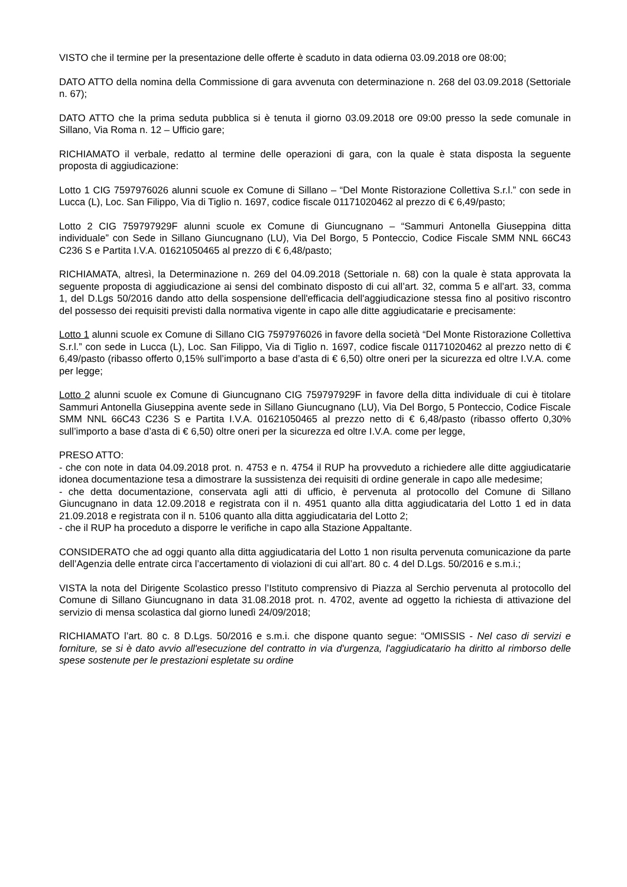VISTO che il termine per la presentazione delle offerte è scaduto in data odierna 03.09.2018 ore 08:00;
DATO ATTO della nomina della Commissione di gara avvenuta con determinazione n. 268 del 03.09.2018 (Settoriale n. 67);
DATO ATTO che la prima seduta pubblica si è tenuta il giorno 03.09.2018 ore 09:00 presso la sede comunale in Sillano, Via Roma n. 12 – Ufficio gare;
RICHIAMATO il verbale, redatto al termine delle operazioni di gara, con la quale è stata disposta la seguente proposta di aggiudicazione:
Lotto 1 CIG 7597976026 alunni scuole ex Comune di Sillano – “Del Monte Ristorazione Collettiva S.r.l.” con sede in Lucca (L), Loc. San Filippo, Via di Tiglio n. 1697, codice fiscale 01171020462 al prezzo di € 6,49/pasto;
Lotto 2 CIG 759797929F alunni scuole ex Comune di Giuncugnano – “Sammuri Antonella Giuseppina ditta individuale” con Sede in Sillano Giuncugnano (LU), Via Del Borgo, 5 Ponteccio, Codice Fiscale SMM NNL 66C43 C236 S e Partita I.V.A. 01621050465 al prezzo di € 6,48/pasto;
RICHIAMATA, altresì, la Determinazione n. 269 del 04.09.2018 (Settoriale n. 68) con la quale è stata approvata la seguente proposta di aggiudicazione ai sensi del combinato disposto di cui all’art. 32, comma 5 e all’art. 33, comma 1, del D.Lgs 50/2016 dando atto della sospensione dell'efficacia dell'aggiudicazione stessa fino al positivo riscontro del possesso dei requisiti previsti dalla normativa vigente in capo alle ditte aggiudicatarie e precisamente:
Lotto 1 alunni scuole ex Comune di Sillano CIG 7597976026 in favore della società “Del Monte Ristorazione Collettiva S.r.l.” con sede in Lucca (L), Loc. San Filippo, Via di Tiglio n. 1697, codice fiscale 01171020462 al prezzo netto di € 6,49/pasto (ribasso offerto 0,15% sull’importo a base d’asta di € 6,50) oltre oneri per la sicurezza ed oltre I.V.A. come per legge;
Lotto 2 alunni scuole ex Comune di Giuncugnano CIG 759797929F in favore della ditta individuale di cui è titolare Sammuri Antonella Giuseppina avente sede in Sillano Giuncugnano (LU), Via Del Borgo, 5 Ponteccio, Codice Fiscale SMM NNL 66C43 C236 S e Partita I.V.A. 01621050465 al prezzo netto di € 6,48/pasto (ribasso offerto 0,30% sull’importo a base d’asta di € 6,50) oltre oneri per la sicurezza ed oltre I.V.A. come per legge,
PRESO ATTO:
- che con note in data 04.09.2018 prot. n. 4753 e n. 4754 il RUP ha provveduto a richiedere alle ditte aggiudicatarie idonea documentazione tesa a dimostrare la sussistenza dei requisiti di ordine generale in capo alle medesime;
- che detta documentazione, conservata agli atti di ufficio, è pervenuta al protocollo del Comune di Sillano Giuncugnano in data 12.09.2018 e registrata con il n. 4951 quanto alla ditta aggiudicataria del Lotto 1 ed in data 21.09.2018 e registrata con il n. 5106 quanto alla ditta aggiudicataria del Lotto 2;
- che il RUP ha proceduto a disporre le verifiche in capo alla Stazione Appaltante.
CONSIDERATO che ad oggi quanto alla ditta aggiudicataria del Lotto 1 non risulta pervenuta comunicazione da parte dell’Agenzia delle entrate circa l’accertamento di violazioni di cui all’art. 80 c. 4 del D.Lgs. 50/2016 e s.m.i.;
VISTA la nota del Dirigente Scolastico presso l’Istituto comprensivo di Piazza al Serchio pervenuta al protocollo del Comune di Sillano Giuncugnano in data 31.08.2018 prot. n. 4702, avente ad oggetto la richiesta di attivazione del servizio di mensa scolastica dal giorno lunedì 24/09/2018;
RICHIAMATO l’art. 80 c. 8 D.Lgs. 50/2016 e s.m.i. che dispone quanto segue: “OMISSIS - Nel caso di servizi e forniture, se si è dato avvio all'esecuzione del contratto in via d'urgenza, l'aggiudicatario ha diritto al rimborso delle spese sostenute per le prestazioni espletate su ordine